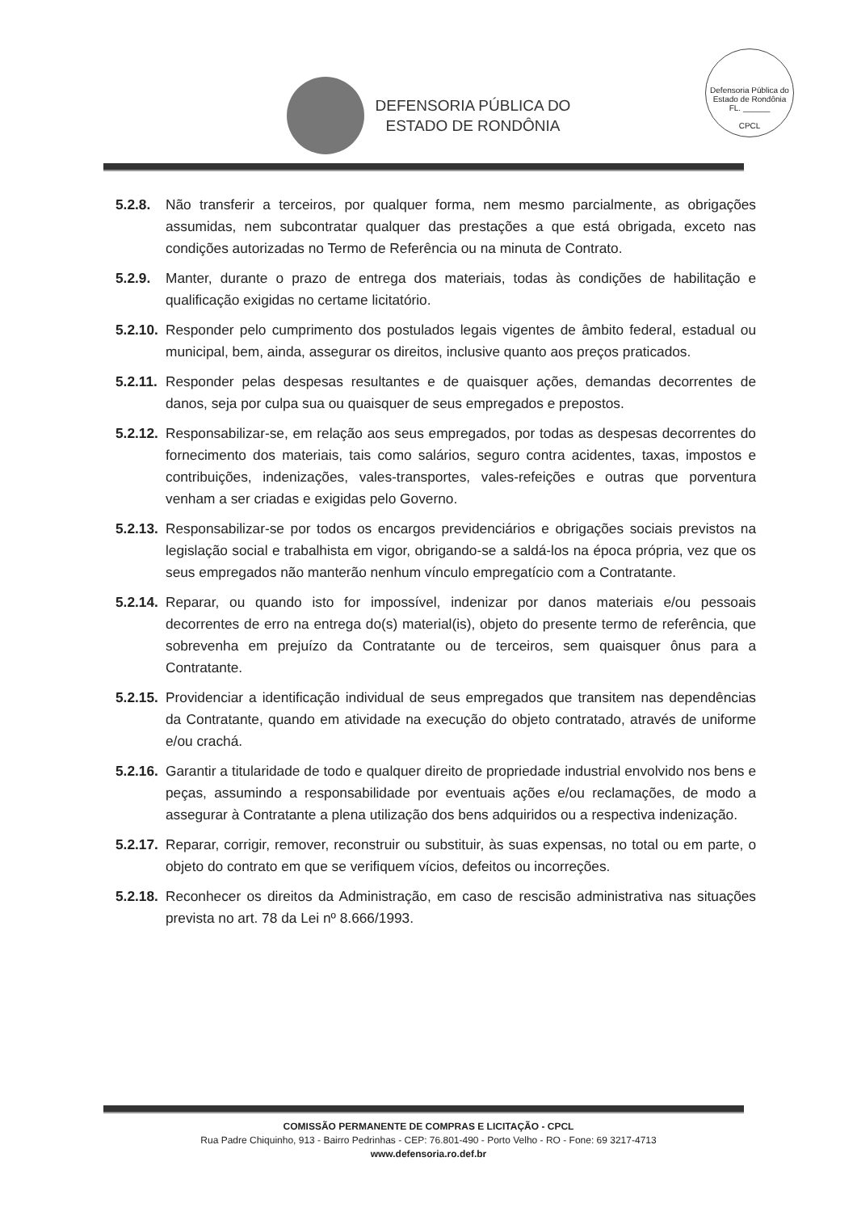DEFENSORIA PÚBLICA DO
ESTADO DE RONDÔNIA
Defensoria Pública do Estado de Rondônia
FL. ______
CPCL
5.2.8. Não transferir a terceiros, por qualquer forma, nem mesmo parcialmente, as obrigações assumidas, nem subcontratar qualquer das prestações a que está obrigada, exceto nas condições autorizadas no Termo de Referência ou na minuta de Contrato.
5.2.9. Manter, durante o prazo de entrega dos materiais, todas às condições de habilitação e qualificação exigidas no certame licitatório.
5.2.10. Responder pelo cumprimento dos postulados legais vigentes de âmbito federal, estadual ou municipal, bem, ainda, assegurar os direitos, inclusive quanto aos preços praticados.
5.2.11. Responder pelas despesas resultantes e de quaisquer ações, demandas decorrentes de danos, seja por culpa sua ou quaisquer de seus empregados e prepostos.
5.2.12. Responsabilizar-se, em relação aos seus empregados, por todas as despesas decorrentes do fornecimento dos materiais, tais como salários, seguro contra acidentes, taxas, impostos e contribuições, indenizações, vales-transportes, vales-refeições e outras que porventura venham a ser criadas e exigidas pelo Governo.
5.2.13. Responsabilizar-se por todos os encargos previdenciários e obrigações sociais previstos na legislação social e trabalhista em vigor, obrigando-se a saldá-los na época própria, vez que os seus empregados não manterão nenhum vínculo empregatício com a Contratante.
5.2.14. Reparar, ou quando isto for impossível, indenizar por danos materiais e/ou pessoais decorrentes de erro na entrega do(s) material(is), objeto do presente termo de referência, que sobrevenha em prejuízo da Contratante ou de terceiros, sem quaisquer ônus para a Contratante.
5.2.15. Providenciar a identificação individual de seus empregados que transitem nas dependências da Contratante, quando em atividade na execução do objeto contratado, através de uniforme e/ou crachá.
5.2.16. Garantir a titularidade de todo e qualquer direito de propriedade industrial envolvido nos bens e peças, assumindo a responsabilidade por eventuais ações e/ou reclamações, de modo a assegurar à Contratante a plena utilização dos bens adquiridos ou a respectiva indenização.
5.2.17. Reparar, corrigir, remover, reconstruir ou substituir, às suas expensas, no total ou em parte, o objeto do contrato em que se verifiquem vícios, defeitos ou incorreções.
5.2.18. Reconhecer os direitos da Administração, em caso de rescisão administrativa nas situações prevista no art. 78 da Lei nº 8.666/1993.
COMISSÃO PERMANENTE DE COMPRAS E LICITAÇÃO - CPCL
Rua Padre Chiquinho, 913 - Bairro Pedrinhas - CEP: 76.801-490 - Porto Velho - RO - Fone: 69 3217-4713
www.defensoria.ro.def.br